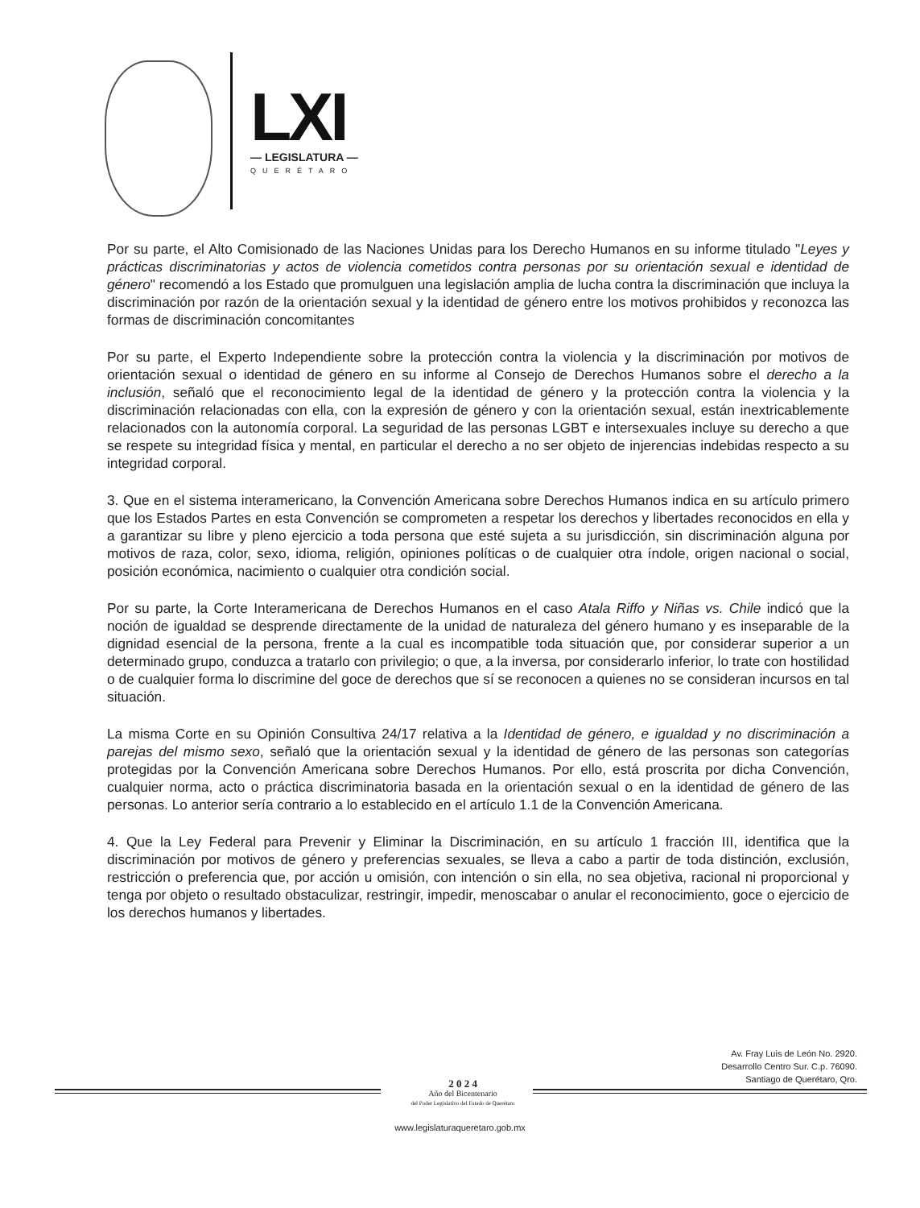LXI
— LEGISLATURA —
QUERÉTARO
Por su parte, el Alto Comisionado de las Naciones Unidas para los Derecho Humanos en su informe titulado "Leyes y prácticas discriminatorias y actos de violencia cometidos contra personas por su orientación sexual e identidad de género" recomendó a los Estado que promulguen una legislación amplia de lucha contra la discriminación que incluya la discriminación por razón de la orientación sexual y la identidad de género entre los motivos prohibidos y reconozca las formas de discriminación concomitantes
Por su parte, el Experto Independiente sobre la protección contra la violencia y la discriminación por motivos de orientación sexual o identidad de género en su informe al Consejo de Derechos Humanos sobre el derecho a la inclusión, señaló que el reconocimiento legal de la identidad de género y la protección contra la violencia y la discriminación relacionadas con ella, con la expresión de género y con la orientación sexual, están inextricablemente relacionados con la autonomía corporal. La seguridad de las personas LGBT e intersexuales incluye su derecho a que se respete su integridad física y mental, en particular el derecho a no ser objeto de injerencias indebidas respecto a su integridad corporal.
3. Que en el sistema interamericano, la Convención Americana sobre Derechos Humanos indica en su artículo primero que los Estados Partes en esta Convención se comprometen a respetar los derechos y libertades reconocidos en ella y a garantizar su libre y pleno ejercicio a toda persona que esté sujeta a su jurisdicción, sin discriminación alguna por motivos de raza, color, sexo, idioma, religión, opiniones políticas o de cualquier otra índole, origen nacional o social, posición económica, nacimiento o cualquier otra condición social.
Por su parte, la Corte Interamericana de Derechos Humanos en el caso Atala Riffo y Niñas vs. Chile indicó que la noción de igualdad se desprende directamente de la unidad de naturaleza del género humano y es inseparable de la dignidad esencial de la persona, frente a la cual es incompatible toda situación que, por considerar superior a un determinado grupo, conduzca a tratarlo con privilegio; o que, a la inversa, por considerarlo inferior, lo trate con hostilidad o de cualquier forma lo discrimine del goce de derechos que sí se reconocen a quienes no se consideran incursos en tal situación.
La misma Corte en su Opinión Consultiva 24/17 relativa a la Identidad de género, e igualdad y no discriminación a parejas del mismo sexo, señaló que la orientación sexual y la identidad de género de las personas son categorías protegidas por la Convención Americana sobre Derechos Humanos. Por ello, está proscrita por dicha Convención, cualquier norma, acto o práctica discriminatoria basada en la orientación sexual o en la identidad de género de las personas. Lo anterior sería contrario a lo establecido en el artículo 1.1 de la Convención Americana.
4. Que la Ley Federal para Prevenir y Eliminar la Discriminación, en su artículo 1 fracción III, identifica que la discriminación por motivos de género y preferencias sexuales, se lleva a cabo a partir de toda distinción, exclusión, restricción o preferencia que, por acción u omisión, con intención o sin ella, no sea objetiva, racional ni proporcional y tenga por objeto o resultado obstaculizar, restringir, impedir, menoscabar o anular el reconocimiento, goce o ejercicio de los derechos humanos y libertades.
Av. Fray Luis de León No. 2920.
Desarrollo Centro Sur. C.p. 76090.
Santiago de Querétaro, Qro.
2 0 2 4
Año del Bicentenario
del Poder Legislativo del Estado de Querétaro
www.legislaturaqueretaro.gob.mx